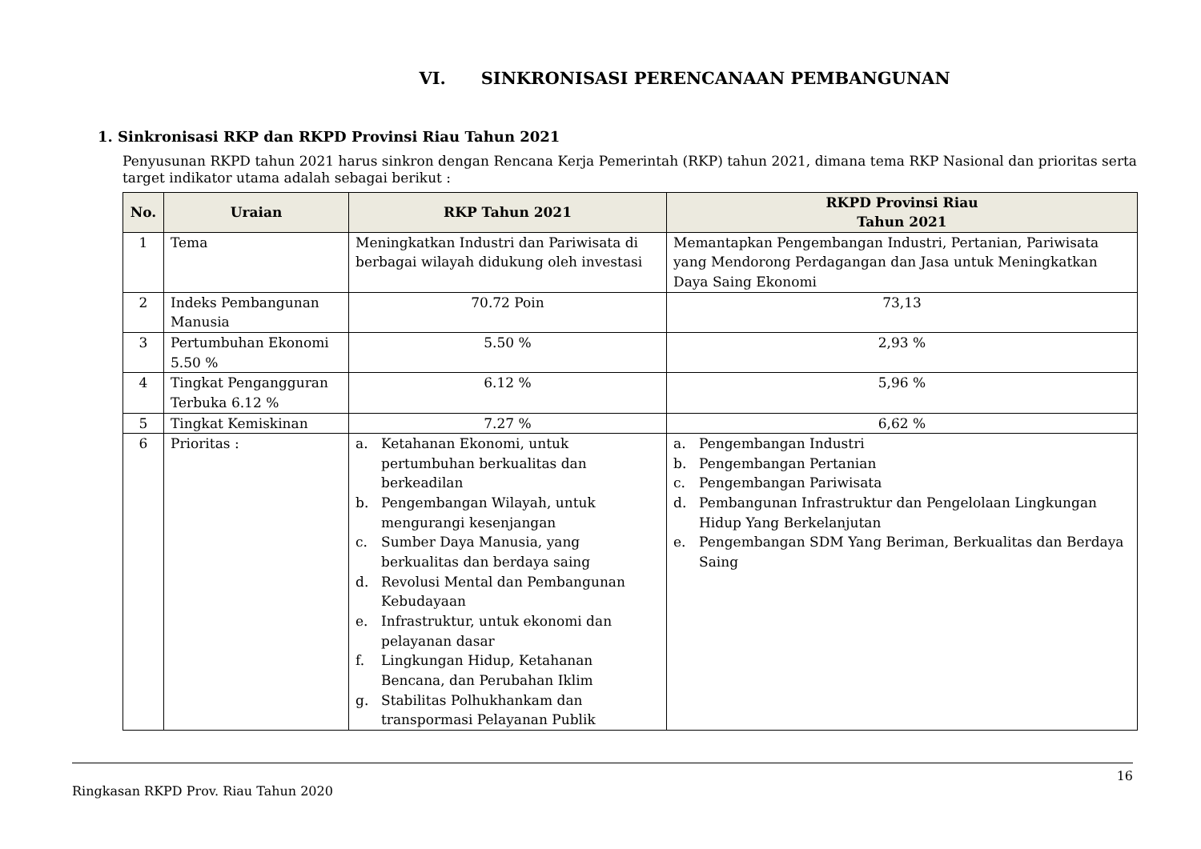VI. SINKRONISASI PERENCANAAN PEMBANGUNAN
1. Sinkronisasi RKP dan RKPD Provinsi Riau Tahun 2021
Penyusunan RKPD tahun 2021 harus sinkron dengan Rencana Kerja Pemerintah (RKP) tahun 2021, dimana tema RKP Nasional dan prioritas serta target indikator utama adalah sebagai berikut :
| No. | Uraian | RKP Tahun 2021 | RKPD Provinsi Riau Tahun 2021 |
| --- | --- | --- | --- |
| 1 | Tema | Meningkatkan Industri dan Pariwisata di berbagai wilayah didukung oleh investasi | Memantapkan Pengembangan Industri, Pertanian, Pariwisata yang Mendorong Perdagangan dan Jasa untuk Meningkatkan Daya Saing Ekonomi |
| 2 | Indeks Pembangunan Manusia | 70.72 Poin | 73,13 |
| 3 | Pertumbuhan Ekonomi 5.50 % | 5.50 % | 2,93 % |
| 4 | Tingkat Pengangguran Terbuka 6.12 % | 6.12 % | 5,96 % |
| 5 | Tingkat Kemiskinan | 7.27 % | 6,62 % |
| 6 | Prioritas : | a. Ketahanan Ekonomi, untuk pertumbuhan berkualitas dan berkeadilan b. Pengembangan Wilayah, untuk mengurangi kesenjangan c. Sumber Daya Manusia, yang berkualitas dan berdaya saing d. Revolusi Mental dan Pembangunan Kebudayaan e. Infrastruktur, untuk ekonomi dan pelayanan dasar f. Lingkungan Hidup, Ketahanan Bencana, dan Perubahan Iklim g. Stabilitas Polhukhankam dan transpormasi Pelayanan Publik | a. Pengembangan Industri b. Pengembangan Pertanian c. Pengembangan Pariwisata d. Pembangunan Infrastruktur dan Pengelolaan Lingkungan Hidup Yang Berkelanjutan e. Pengembangan SDM Yang Beriman, Berkualitas dan Berdaya Saing |
16
Ringkasan RKPD Prov. Riau Tahun 2020